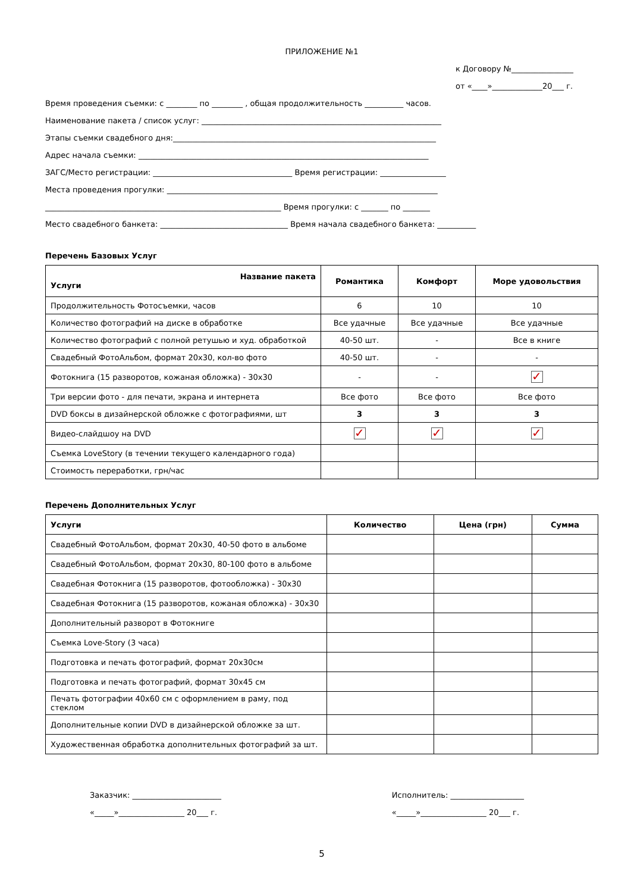ПРИЛОЖЕНИЕ №1
к Договору №________________
от «____»_____________20___ г.
Время проведения съемки: с ________ по ________ , общая продолжительность __________ часов.
Наименование пакета / список услуг: ______________________________________________________________
Этапы съемки свадебного дня:____________________________________________________________________
Адрес начала съемки: ___________________________________________________________________________
ЗАГС/Место регистрации: ____________________________________ Время регистрации: _________________
Места проведения прогулки: ______________________________________________________________________
_____________________________________________________________ Время прогулки: с _______ по _______
Место свадебного банкета: _________________________________ Время начала свадебного банкета: __________
Перечень Базовых Услуг
| Название пакета Услуги | Романтика | Комфорт | Море удовольствия |
| --- | --- | --- | --- |
| Продолжительность Фотосъемки, часов | 6 | 10 | 10 |
| Количество фотографий на диске в обработке | Все удачные | Все удачные | Все удачные |
| Количество фотографий с полной ретушью и худ. обработкой | 40-50 шт. | - | Все в книге |
| Свадебный ФотоАльбом, формат 20х30, кол-во фото | 40-50 шт. | - | - |
| Фотокнига (15 разворотов, кожаная обложка) - 30х30 | - | - | ✓ |
| Три версии фото - для печати, экрана и интернета | Все фото | Все фото | Все фото |
| DVD боксы в дизайнерской обложке с фотографиями, шт | 3 | 3 | 3 |
| Видео-слайдшоу на DVD | ✓ | ✓ | ✓ |
| Съемка LoveStory (в течении текущего календарного года) | | | |
| Стоимость переработки, грн/час | | | |
Перечень Дополнительных Услуг
| Услуги | Количество | Цена (грн) | Сумма |
| --- | --- | --- | --- |
| Свадебный ФотоАльбом, формат 20х30, 40-50 фото в альбоме | | | |
| Свадебный ФотоАльбом, формат 20х30, 80-100 фото в альбоме | | | |
| Свадебная Фотокнига (15 разворотов, фотообложка) - 30х30 | | | |
| Свадебная Фотокнига (15 разворотов, кожаная обложка) - 30х30 | | | |
| Дополнительный разворот в Фотокниге | | | |
| Съемка Love-Story (3 часа) | | | |
| Подготовка и печать фотографий, формат 20х30см | | | |
| Подготовка и печать фотографий, формат 30х45 см | | | |
| Печать фотографии 40х60 см с оформлением в раму, под стеклом | | | |
| Дополнительные копии DVD в дизайнерской обложке за шт. | | | |
| Художественная обработка дополнительных фотографий за шт. | | | |
Заказчик: _______________________
«_____»_________________ 20___ г.
Исполнитель: ___________________
«_____»_________________ 20___ г.
5